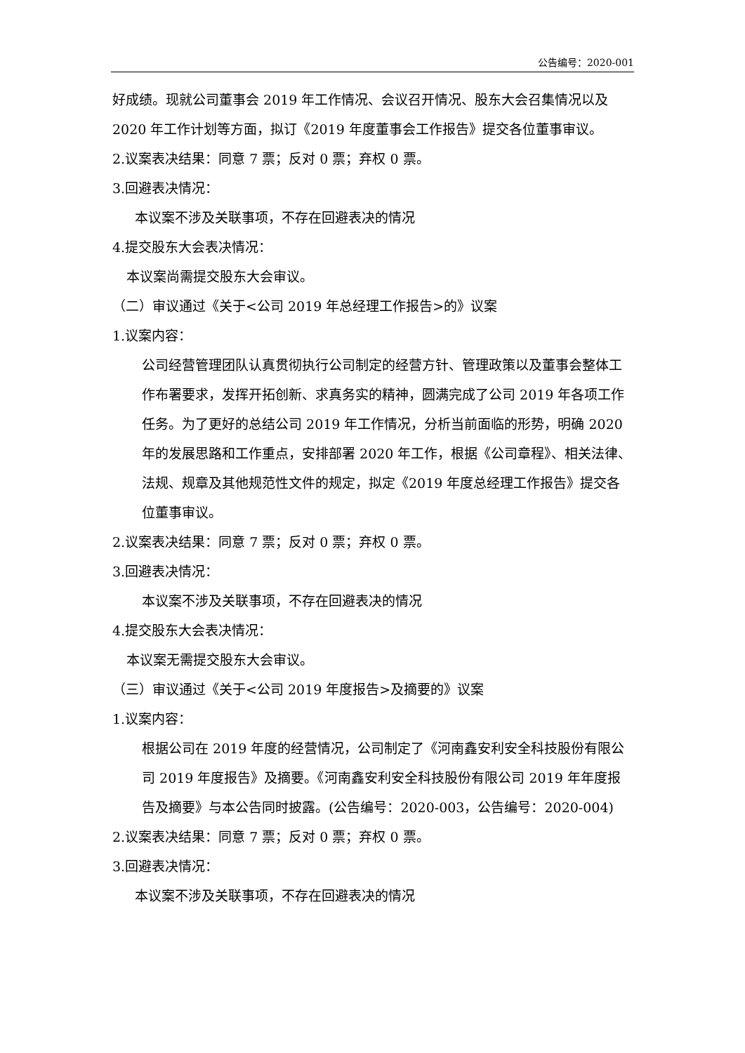公告编号：2020-001
好成绩。现就公司董事会 2019 年工作情况、会议召开情况、股东大会召集情况以及 2020 年工作计划等方面，拟订《2019 年度董事会工作报告》提交各位董事审议。
2.议案表决结果：同意 7 票；反对 0 票；弃权 0 票。
3.回避表决情况：
本议案不涉及关联事项，不存在回避表决的情况
4.提交股东大会表决情况：
本议案尚需提交股东大会审议。
（二）审议通过《关于<公司 2019 年总经理工作报告>的》议案
1.议案内容：
公司经营管理团队认真贯彻执行公司制定的经营方针、管理政策以及董事会整体工作布署要求，发挥开拓创新、求真务实的精神，圆满完成了公司 2019 年各项工作任务。为了更好的总结公司 2019 年工作情况，分析当前面临的形势，明确 2020 年的发展思路和工作重点，安排部署 2020 年工作，根据《公司章程》、相关法律、法规、规章及其他规范性文件的规定，拟定《2019 年度总经理工作报告》提交各位董事审议。
2.议案表决结果：同意 7 票；反对 0 票；弃权 0 票。
3.回避表决情况：
本议案不涉及关联事项，不存在回避表决的情况
4.提交股东大会表决情况：
本议案无需提交股东大会审议。
（三）审议通过《关于<公司 2019 年度报告>及摘要的》议案
1.议案内容：
根据公司在 2019 年度的经营情况，公司制定了《河南鑫安利安全科技股份有限公司 2019 年度报告》及摘要。《河南鑫安利安全科技股份有限公司 2019 年年度报告及摘要》与本公告同时披露。(公告编号：2020-003，公告编号：2020-004)
2.议案表决结果：同意 7 票；反对 0 票；弃权 0 票。
3.回避表决情况：
本议案不涉及关联事项，不存在回避表决的情况